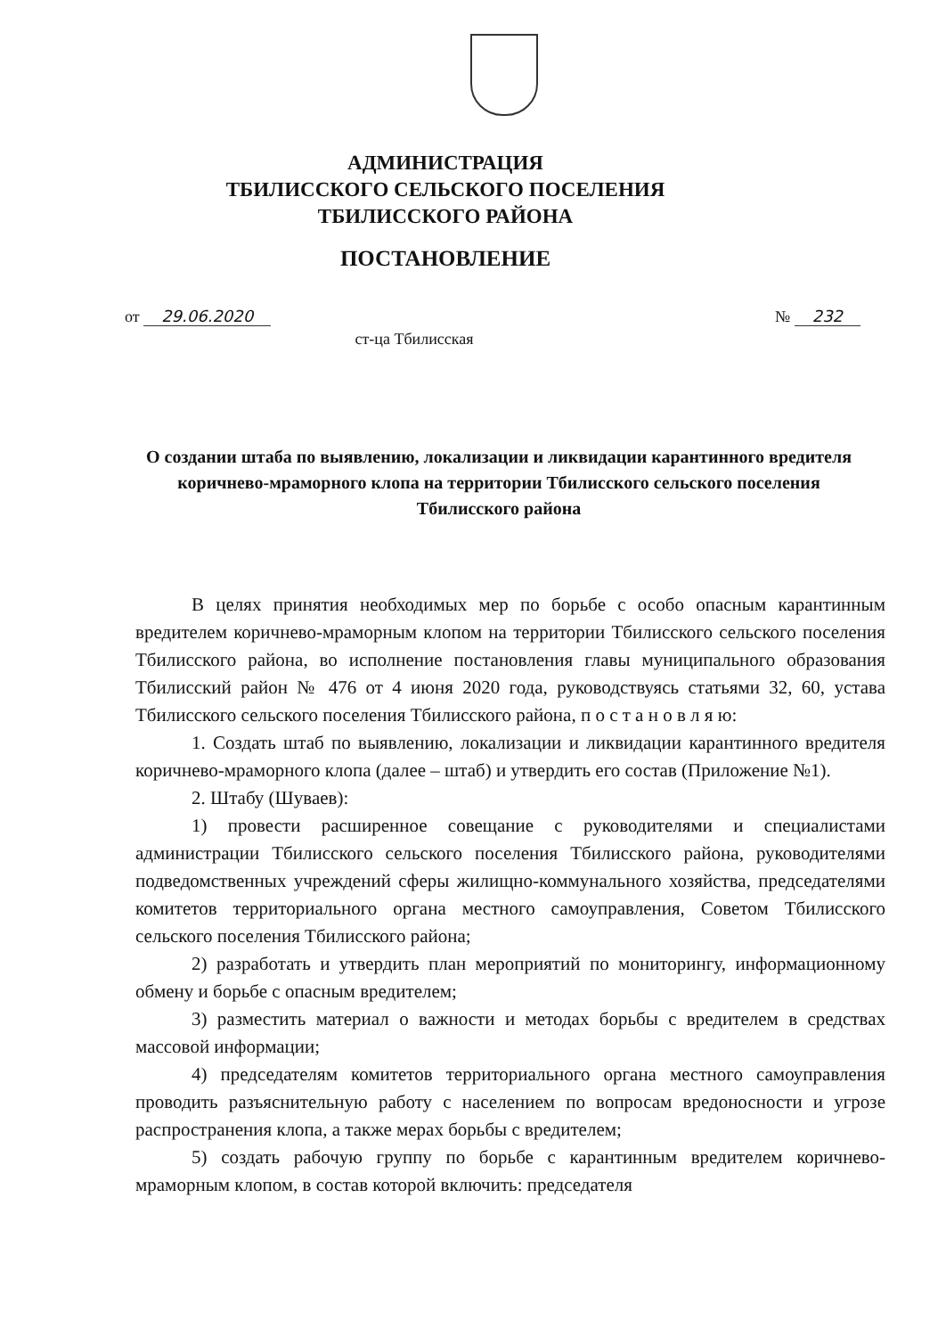АДМИНИСТРАЦИЯ
ТБИЛИССКОГО СЕЛЬСКОГО ПОСЕЛЕНИЯ
ТБИЛИССКОГО РАЙОНА
ПОСТАНОВЛЕНИЕ
от 29.06.2020 № 232
ст-ца Тбилисская
О создании штаба по выявлению, локализации и ликвидации карантинного вредителя коричнево-мраморного клопа на территории Тбилисского сельского поселения Тбилисского района
В целях принятия необходимых мер по борьбе с особо опасным карантинным вредителем коричнево-мраморным клопом на территории Тбилисского сельского поселения Тбилисского района, во исполнение постановления главы муниципального образования Тбилисский район № 476 от 4 июня 2020 года, руководствуясь статьями 32, 60, устава Тбилисского сельского поселения Тбилисского района, п о с т а н о в л я ю:
1. Создать штаб по выявлению, локализации и ликвидации карантинного вредителя коричнево-мраморного клопа (далее – штаб) и утвердить его состав (Приложение №1).
2. Штабу (Шуваев):
1) провести расширенное совещание с руководителями и специалистами администрации Тбилисского сельского поселения Тбилисского района, руководителями подведомственных учреждений сферы жилищно-коммунального хозяйства, председателями комитетов территориального органа местного самоуправления, Советом Тбилисского сельского поселения Тбилисского района;
2) разработать и утвердить план мероприятий по мониторингу, информационному обмену и борьбе с опасным вредителем;
3) разместить материал о важности и методах борьбы с вредителем в средствах массовой информации;
4) председателям комитетов территориального органа местного самоуправления проводить разъяснительную работу с населением по вопросам вредоносности и угрозе распространения клопа, а также мерах борьбы с вредителем;
5) создать рабочую группу по борьбе с карантинным вредителем коричнево-мраморным клопом, в состав которой включить: председателя